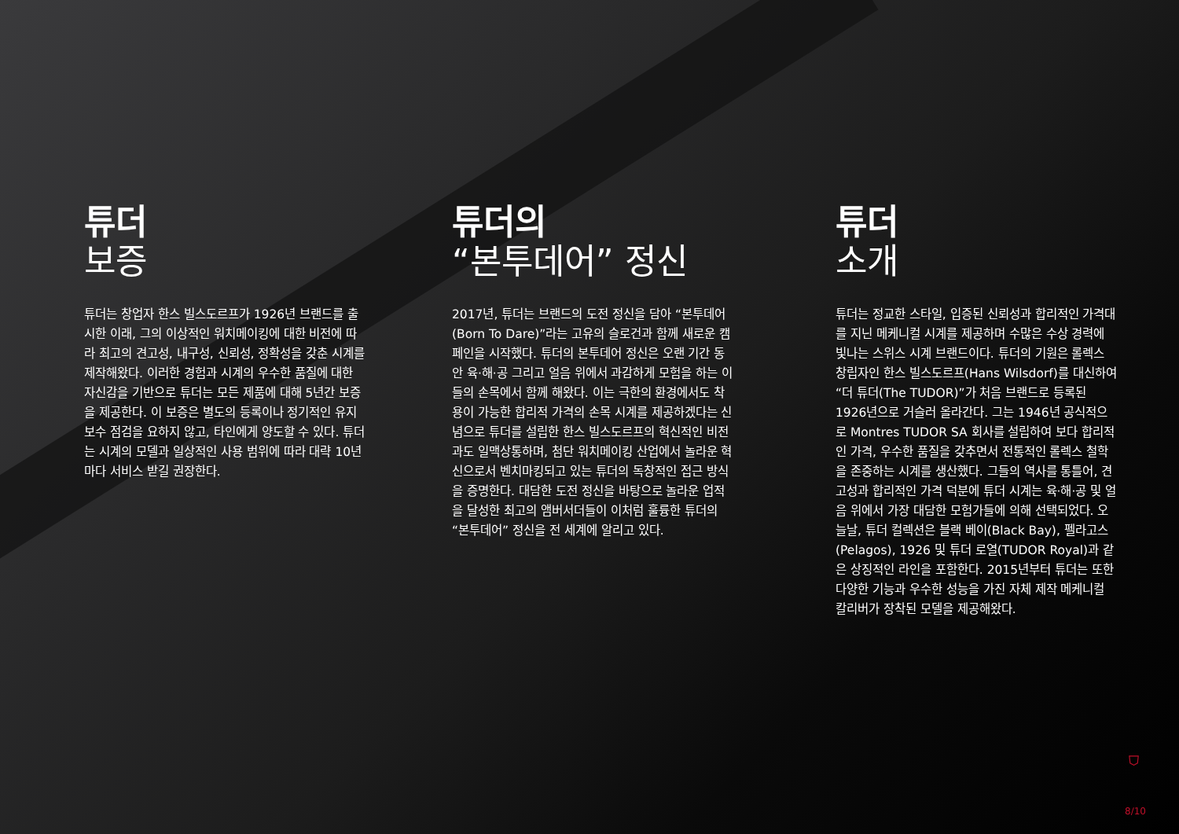튜더
보증
튜더는 창업자 한스 빌스도르프가 1926년 브랜드를 출시한 이래, 그의 이상적인 워치메이킹에 대한 비전에 따라 최고의 견고성, 내구성, 신뢰성, 정확성을 갖춘 시계를 제작해왔다. 이러한 경험과 시계의 우수한 품질에 대한 자신감을 기반으로 튜더는 모든 제품에 대해 5년간 보증을 제공한다. 이 보증은 별도의 등록이나 정기적인 유지 보수 점검을 요하지 않고, 타인에게 양도할 수 있다. 튜더는 시계의 모델과 일상적인 사용 범위에 따라 대략 10년마다 서비스 받길 권장한다.
튜더의
“본투데어” 정신
2017년, 튜더는 브랜드의 도전 정신을 담아 “본투데어(Born To Dare)”라는 고유의 슬로건과 함께 새로운 캠페인을 시작했다. 튜더의 본투데어 정신은 오랜 기간 동안 육·해·공 그리고 얼음 위에서 과감하게 모험을 하는 이들의 손목에서 함께 해왔다. 이는 극한의 환경에서도 착용이 가능한 합리적 가격의 손목 시계를 제공하겠다는 신념으로 튜더를 설립한 한스 빌스도르프의 혁신적인 비전과도 일맥상통하며, 첨단 워치메이킹 산업에서 놀라운 혁신으로서 벤치마킹되고 있는 튜더의 독창적인 접근 방식을 증명한다. 대담한 도전 정신을 바탕으로 놀라운 업적을 달성한 최고의 앰버서더들이 이처럼 훌륭한 튜더의 “본투데어” 정신을 전 세계에 알리고 있다.
튜더
소개
튜더는 정교한 스타일, 입증된 신뢰성과 합리적인 가격대를 지닌 메케니컬 시계를 제공하며 수많은 수상 경력에 빛나는 스위스 시계 브랜드이다. 튜더의 기원은 롤렉스 창립자인 한스 빌스도르프(Hans Wilsdorf)를 대신하여 “더 튜더(The TUDOR)”가 처음 브랜드로 등록된 1926년으로 거슬러 올라간다. 그는 1946년 공식적으로 Montres TUDOR SA 회사를 설립하여 보다 합리적인 가격, 우수한 품질을 갖추면서 전통적인 롤렉스 철학을 존중하는 시계를 생산했다. 그들의 역사를 통틀어, 견고성과 합리적인 가격 덕분에 튜더 시계는 육·해·공 및 얼음 위에서 가장 대담한 모험가들에 의해 선택되었다. 오늘날, 튜더 컬렉션은 블랙 베이(Black Bay), 펠라고스(Pelagos), 1926 및 튜더 로열(TUDOR Royal)과 같은 상징적인 라인을 포함한다. 2015년부터 튜더는 또한 다양한 기능과 우수한 성능을 가진 자체 제작 메케니컬 칼리버가 장착된 모델을 제공해왔다.
⛉
8/10